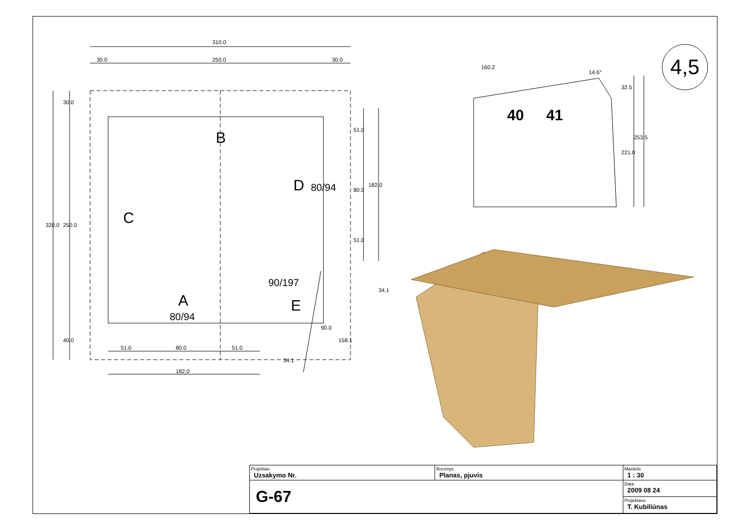4,5
310.0
30.0 250.0 30.0
320.0
30.0
250.0
40.0
B
C
D 80/94
A
80/94
90/197
E
51.0
80.0
51.0
182.0
34.1
90.0
158.1
34.1
51.0 80.0 51.0
182.0
160.2
14.6°
32.5
221.0
253.5
40 41
| Projektas Uzsakymo Nr. | Brezinys Planas, pjuvis | Mastelis 1 : 30 |
| G-67 | | Data 2009 08 24 |
| | | Projektavo T. Kubiliūnas |